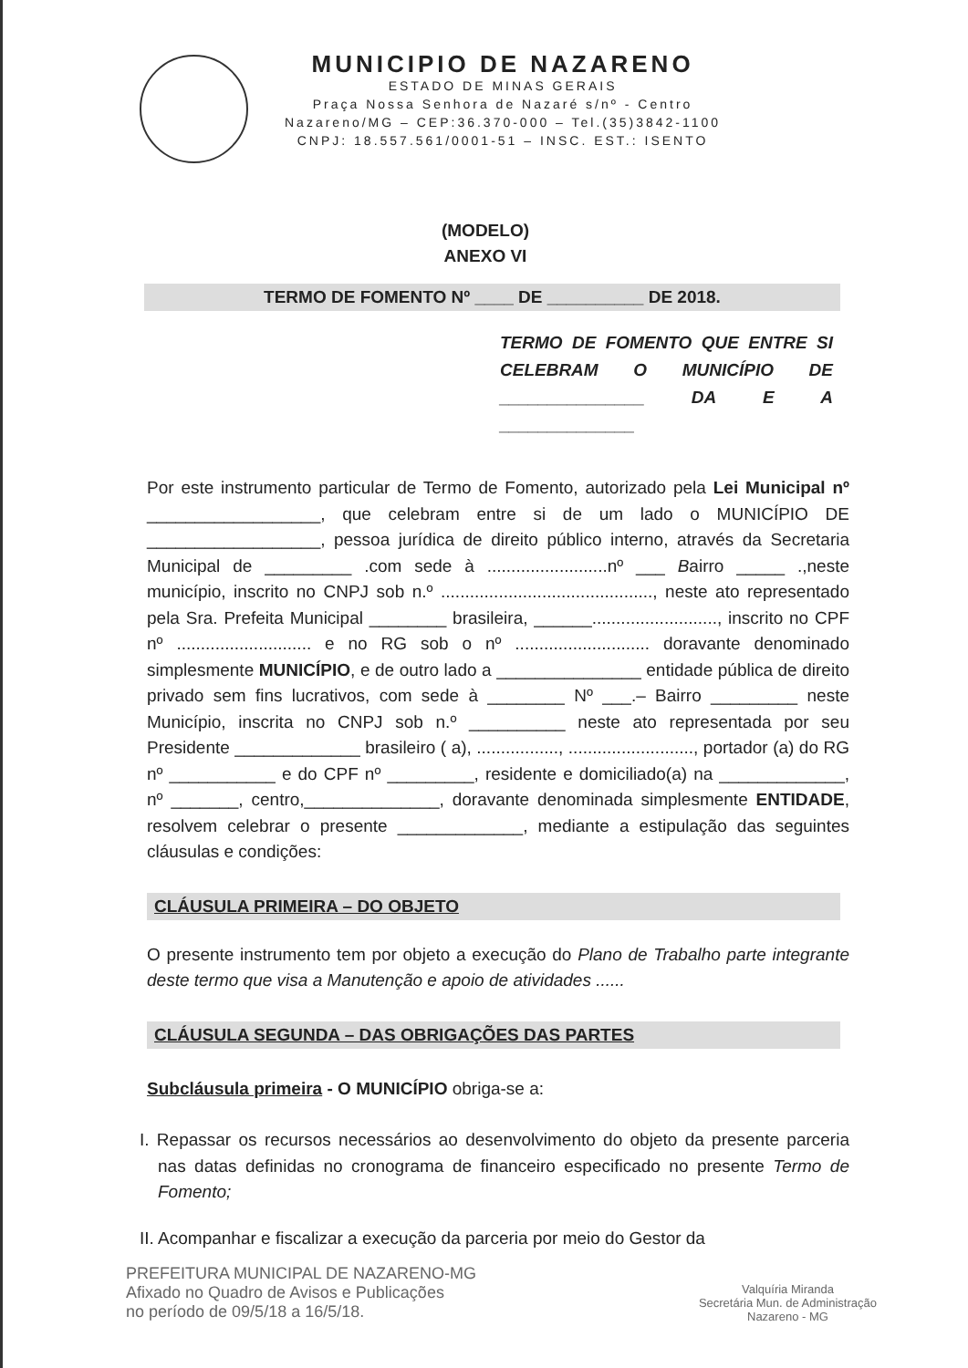MUNICIPIO DE NAZARENO
ESTADO DE MINAS GERAIS
Praça Nossa Senhora de Nazaré s/nº - Centro
Nazareno/MG – CEP:36.370-000 – Tel.(35)3842-1100
CNPJ: 18.557.561/0001-51 – INSC. EST.: ISENTO
(MODELO)
ANEXO VI
TERMO DE FOMENTO Nº ____ DE __________ DE 2018.
TERMO DE FOMENTO QUE ENTRE SI CELEBRAM O MUNICÍPIO DE _______________ DA E A ______________
Por este instrumento particular de Termo de Fomento, autorizado pela Lei Municipal nº __________________, que celebram entre si de um lado o MUNICÍPIO DE __________________, pessoa jurídica de direito público interno, através da Secretaria Municipal de _________ .com sede à .........................nº ___ Bairro _____ .,neste município, inscrito no CNPJ sob n.º ............................................, neste ato representado pela Sra. Prefeita Municipal ________ brasileira, ______.........................., inscrito no CPF nº ............................ e no RG sob o nº ............................ doravante denominado simplesmente MUNICÍPIO, e de outro lado a _______________ entidade pública de direito privado sem fins lucrativos, com sede à ________ Nº ___.– Bairro _________ neste Município, inscrita no CNPJ sob n.º __________ neste ato representada por seu Presidente _____________ brasileiro ( a), ................., .........................., portador (a) do RG nº ___________ e do CPF nº _________, residente e domiciliado(a) na _____________, nº _______, centro,______________, doravante denominada simplesmente ENTIDADE, resolvem celebrar o presente _____________, mediante a estipulação das seguintes cláusulas e condições:
CLÁUSULA PRIMEIRA – DO OBJETO
O presente instrumento tem por objeto a execução do Plano de Trabalho parte integrante deste termo que visa a Manutenção e apoio de atividades ......
CLÁUSULA SEGUNDA – DAS OBRIGAÇÕES DAS PARTES
Subcláusula primeira - O MUNICÍPIO obriga-se a:
I. Repassar os recursos necessários ao desenvolvimento do objeto da presente parceria nas datas definidas no cronograma de financeiro especificado no presente Termo de Fomento;
II. Acompanhar e fiscalizar a execução da parceria por meio do Gestor da
PREFEITURA MUNICIPAL DE NAZARENO-MG
Afixado no Quadro de Avisos e Publicações
no período de 09/5/18 a 16/5/18.
Valquíria Miranda
Secretária Mun. de Administração
Nazareno - MG